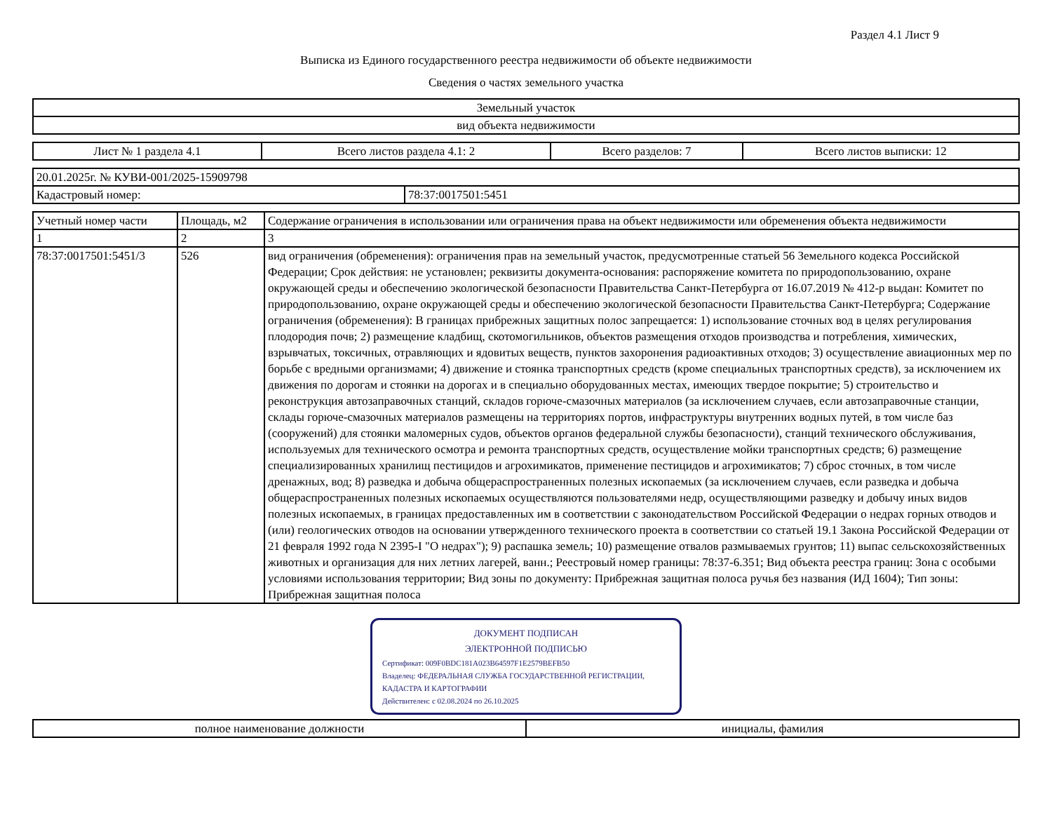Раздел 4.1 Лист 9
Выписка из Единого государственного реестра недвижимости об объекте недвижимости
Сведения о частях земельного участка
| Земельный участок |
| вид объекта недвижимости |
| Лист № 1 раздела 4.1 | Всего листов раздела 4.1: 2 | Всего разделов: 7 | Всего листов выписки: 12 |
| 20.01.2025г. № КУВИ-001/2025-15909798 | |
| Кадастровый номер: | 78:37:0017501:5451 |
| Учетный номер части | Площадь, м2 | Содержание ограничения в использовании или ограничения права на объект недвижимости или обременения объекта недвижимости |
| --- | --- | --- |
| 1 | 2 | 3 |
| 78:37:0017501:5451/3 | 526 | вид ограничения (обременения): ограничения прав на земельный участок, предусмотренные статьей 56 Земельного кодекса Российской Федерации; Срок действия: не установлен; реквизиты документа-основания: распоряжение комитета по природопользованию, охране окружающей среды и обеспечению экологической безопасности Правительства Санкт-Петербурга от 16.07.2019 № 412-р выдан: Комитет по природопользованию, охране окружающей среды и обеспечению экологической безопасности Правительства Санкт-Петербурга; Содержание ограничения (обременения): В границах прибрежных защитных полос запрещается: 1) использование сточных вод в целях регулирования плодородия почв; 2) размещение кладбищ, скотомогильников, объектов размещения отходов производства и потребления, химических, взрывчатых, токсичных, отравляющих и ядовитых веществ, пунктов захоронения радиоактивных отходов; 3) осуществление авиационных мер по борьбе с вредными организмами; 4) движение и стоянка транспортных средств (кроме специальных транспортных средств), за исключением их движения по дорогам и стоянки на дорогах и в специально оборудованных местах, имеющих твердое покрытие; 5) строительство и реконструкция автозаправочных станций, складов горюче-смазочных материалов (за исключением случаев, если автозаправочные станции, склады горюче-смазочных материалов размещены на территориях портов, инфраструктуры внутренних водных путей, в том числе баз (сооружений) для стоянки маломерных судов, объектов органов федеральной службы безопасности), станций технического обслуживания, используемых для технического осмотра и ремонта транспортных средств, осуществление мойки транспортных средств; 6) размещение специализированных хранилищ пестицидов и агрохимикатов, применение пестицидов и агрохимикатов; 7) сброс сточных, в том числе дренажных, вод; 8) разведка и добыча общераспространенных полезных ископаемых (за исключением случаев, если разведка и добыча общераспространенных полезных ископаемых осуществляются пользователями недр, осуществляющими разведку и добычу иных видов полезных ископаемых, в границах предоставленных им в соответствии с законодательством Российской Федерации о недрах горных отводов и (или) геологических отводов на основании утвержденного технического проекта в соответствии со статьей 19.1 Закона Российской Федерации от 21 февраля 1992 года N 2395-I "О недрах"); 9) распашка земель; 10) размещение отвалов размываемых грунтов; 11) выпас сельскохозяйственных животных и организация для них летних лагерей, ванн.; Реестровый номер границы: 78:37-6.351; Вид объекта реестра границ: Зона с особыми условиями использования территории; Вид зоны по документу: Прибрежная защитная полоса ручья без названия (ИД 1604); Тип зоны: Прибрежная защитная полоса |
ДОКУМЕНТ ПОДПИСАН
ЭЛЕКТРОННОЙ ПОДПИСЬЮ
Сертификат: 009F0BDC181A023B64597F1E2579BEFB50
Владелец: ФЕДЕРАЛЬНАЯ СЛУЖБА ГОСУДАРСТВЕННОЙ РЕГИСТРАЦИИ, КАДАСТРА И КАРТОГРАФИИ
Действителен: с 02.08.2024 по 26.10.2025
| полное наименование должности | инициалы, фамилия |